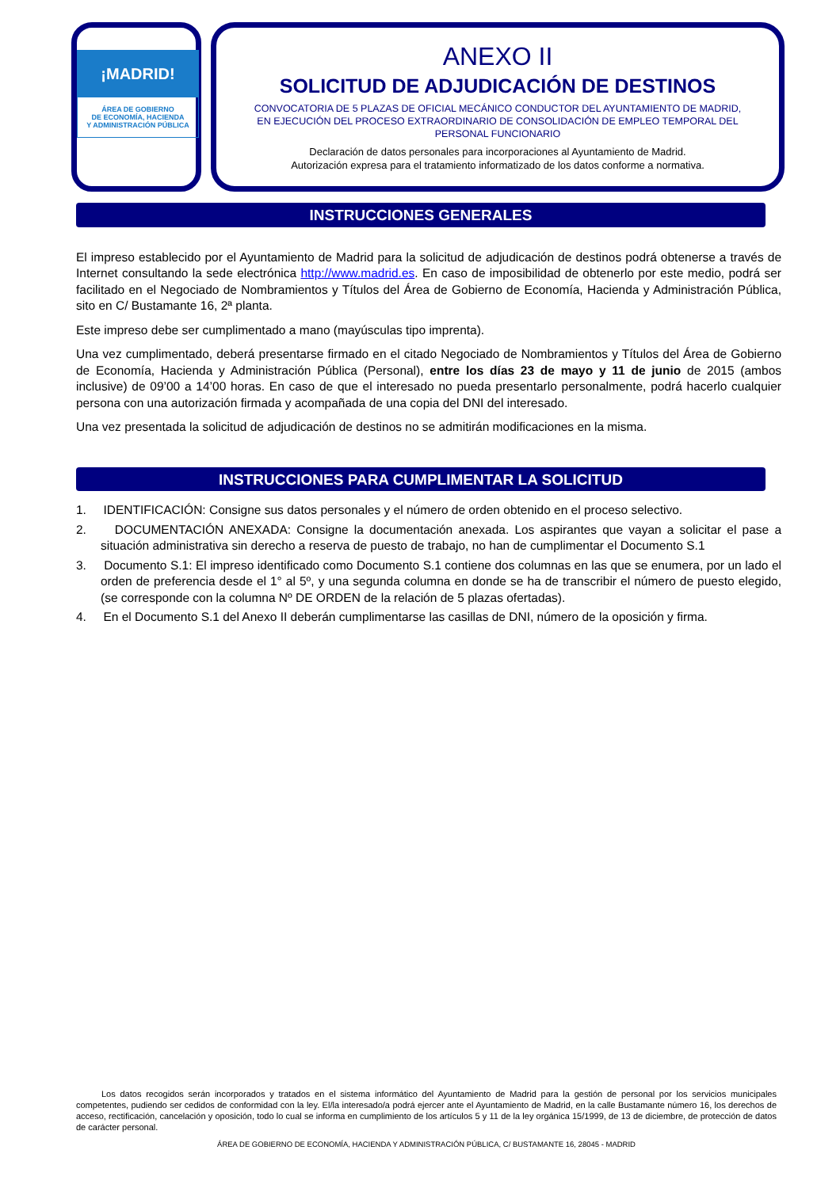¡MADRID!
ÁREA DE GOBIERNO
DE ECONOMÍA, HACIENDA
Y ADMINISTRACIÓN PÚBLICA
ANEXO II
SOLICITUD DE ADJUDICACIÓN DE DESTINOS
CONVOCATORIA DE 5 PLAZAS DE OFICIAL MECÁNICO CONDUCTOR DEL AYUNTAMIENTO DE MADRID, EN EJECUCIÓN DEL PROCESO EXTRAORDINARIO DE CONSOLIDACIÓN DE EMPLEO TEMPORAL DEL PERSONAL FUNCIONARIO
Declaración de datos personales para incorporaciones al Ayuntamiento de Madrid.
Autorización expresa para el tratamiento informatizado de los datos conforme a normativa.
INSTRUCCIONES GENERALES
El impreso establecido por el Ayuntamiento de Madrid para la solicitud de adjudicación de destinos podrá obtenerse a través de Internet consultando la sede electrónica http://www.madrid.es. En caso de imposibilidad de obtenerlo por este medio, podrá ser facilitado en el Negociado de Nombramientos y Títulos del Área de Gobierno de Economía, Hacienda y Administración Pública, sito en C/ Bustamante 16, 2ª planta.
Este impreso debe ser cumplimentado a mano (mayúsculas tipo imprenta).
Una vez cumplimentado, deberá presentarse firmado en el citado Negociado de Nombramientos y Títulos del Área de Gobierno de Economía, Hacienda y Administración Pública (Personal), entre los días 23 de mayo y 11 de junio de 2015 (ambos inclusive) de 09’00 a 14’00 horas. En caso de que el interesado no pueda presentarlo personalmente, podrá hacerlo cualquier persona con una autorización firmada y acompañada de una copia del DNI del interesado.
Una vez presentada la solicitud de adjudicación de destinos no se admitirán modificaciones en la misma.
INSTRUCCIONES PARA CUMPLIMENTAR LA SOLICITUD
1. IDENTIFICACIÓN: Consigne sus datos personales y el número de orden obtenido en el proceso selectivo.
2. DOCUMENTACIÓN ANEXADA: Consigne la documentación anexada. Los aspirantes que vayan a solicitar el pase a situación administrativa sin derecho a reserva de puesto de trabajo, no han de cumplimentar el Documento S.1
3. Documento S.1: El impreso identificado como Documento S.1 contiene dos columnas en las que se enumera, por un lado el orden de preferencia desde el 1° al 5º, y una segunda columna en donde se ha de transcribir el número de puesto elegido, (se corresponde con la columna Nº DE ORDEN de la relación de 5 plazas ofertadas).
4. En el Documento S.1 del Anexo II deberán cumplimentarse las casillas de DNI, número de la oposición y firma.
Los datos recogidos serán incorporados y tratados en el sistema informático del Ayuntamiento de Madrid para la gestión de personal por los servicios municipales competentes, pudiendo ser cedidos de conformidad con la ley. El/la interesado/a podrá ejercer ante el Ayuntamiento de Madrid, en la calle Bustamante número 16, los derechos de acceso, rectificación, cancelación y oposición, todo lo cual se informa en cumplimiento de los artículos 5 y 11 de la ley orgánica 15/1999, de 13 de diciembre, de protección de datos de carácter personal.
ÁREA DE GOBIERNO DE ECONOMÍA, HACIENDA Y ADMINISTRACIÓN PÚBLICA, C/ BUSTAMANTE 16, 28045 - MADRID